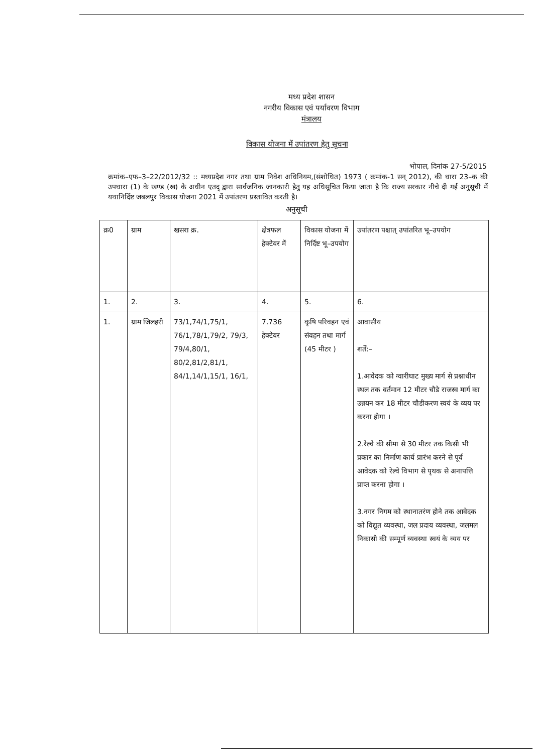मध्य प्रदेश शासन
नगरीय विकास एवं पर्यावरण विभाग
मंत्रालय
विकास योजना में उपांतरण हेतु सूचना
भोपाल, दिनांक 27-5/2015
क्रमांक–एफ–3–22/2012/32 :: मध्यप्रदेश नगर तथा ग्राम निवेश अधिनियम,(संशोधित) 1973 ( क्रमांक-1 सन् 2012), की धारा 23–क की उपधारा (1) के खण्ड (ख) के अधीन एतद् द्वारा सार्वजनिक जानकारी हेतु यह अधिसूचित किया जाता है कि राज्य सरकार नीचे दी गई अनुसूची में यथानिर्दिष्ट जबलपुर विकास योजना 2021 में उपांतरण प्रस्तावित करती है।
अनुसूची
| क्र0 | ग्राम | खसरा क्र. | क्षेत्रफल हेक्टेयर में | विकास योजना में निर्दिष्ट भू–उपयोग | उपांतरण पश्चात् उपांतरित भू–उपयोग |
| --- | --- | --- | --- | --- | --- |
| 1. | 2. | 3. | 4. | 5. | 6. |
| 1. | ग्राम जिलहरी | 73/1,74/1,75/1, 76/1,78/1,79/2, 79/3, 79/4,80/1, 80/2,81/2,81/1, 84/1,14/1,15/1, 16/1, | 7.736 हेक्टेयर | कृषि परिवहन एवं संवहन तथा मार्ग (45 मीटर ) | आवासीय शर्तें:– 1.आवेदक को ग्वारीघाट मुख्य मार्ग से प्रश्नाधीन स्थल तक वर्तमान 12 मीटर चौडे राजस्व मार्ग का उन्नयन कर 18 मीटर चौडीकरण स्वयं के व्यय पर करना होगा । 2.रेल्वे की सीमा से 30 मीटर तक किसी भी प्रकार का निर्माण कार्य प्रारंभ करने से पूर्व आवेदक को रेल्वे विभाग से पृथक से अनापत्ति प्राप्त करना होगा । 3.नगर निगम को स्थानातरंण होने तक आवेदक को विद्युत व्यवस्था, जल प्रदाय व्यवस्था, जलमल निकासी की सम्पूर्ण व्यवस्था स्वयं के व्यय पर |